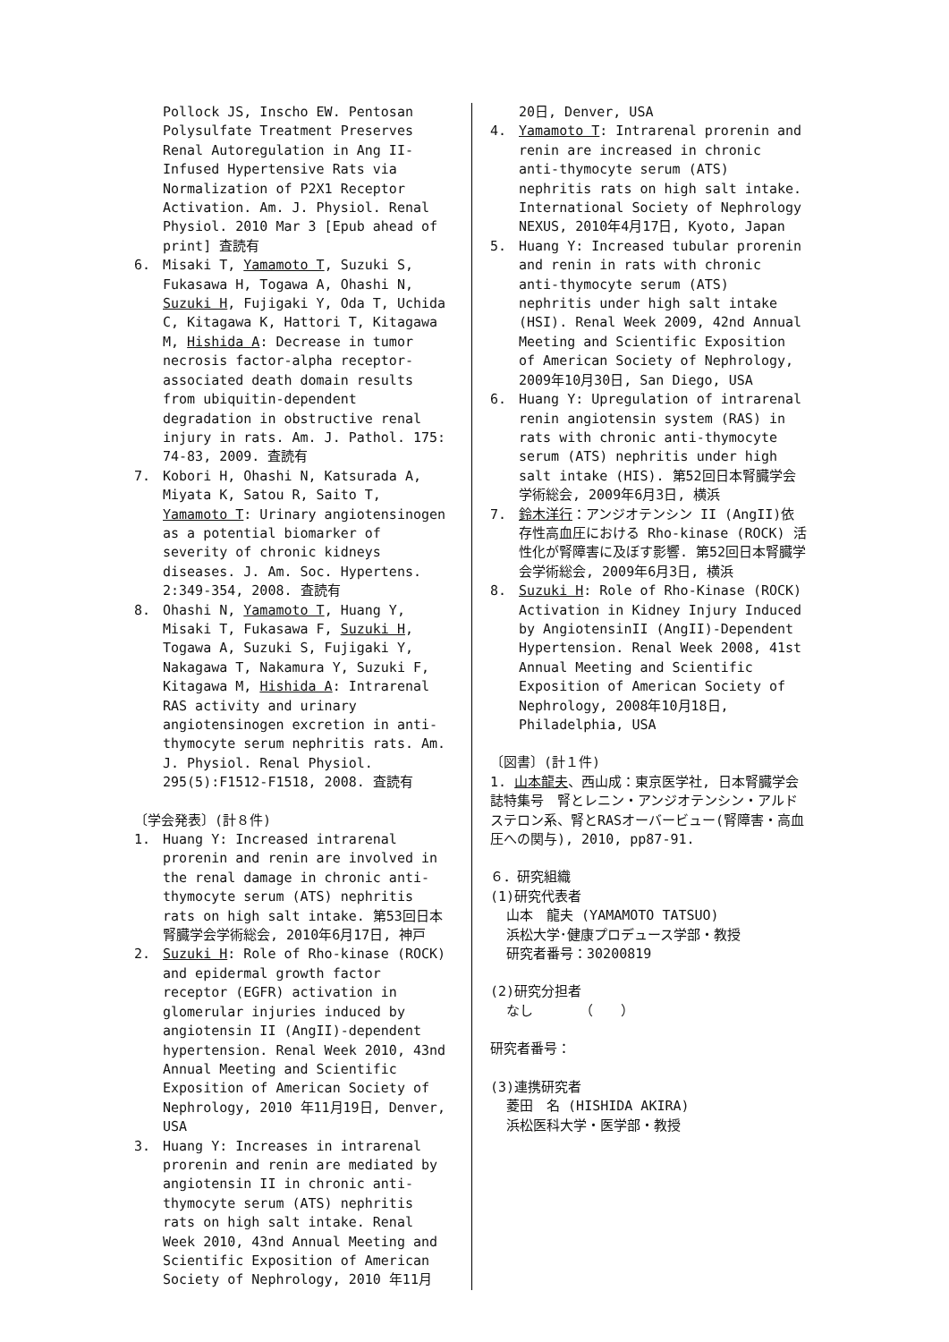Pollock JS, Inscho EW. Pentosan Polysulfate Treatment Preserves Renal Autoregulation in Ang II-Infused Hypertensive Rats via Normalization of P2X1 Receptor Activation. Am. J. Physiol. Renal Physiol. 2010 Mar 3 [Epub ahead of print] 査読有
6. Misaki T, Yamamoto T, Suzuki S, Fukasawa H, Togawa A, Ohashi N, Suzuki H, Fujigaki Y, Oda T, Uchida C, Kitagawa K, Hattori T, Kitagawa M, Hishida A: Decrease in tumor necrosis factor-alpha receptor-associated death domain results from ubiquitin-dependent degradation in obstructive renal injury in rats. Am. J. Pathol. 175: 74-83, 2009. 査読有
7. Kobori H, Ohashi N, Katsurada A, Miyata K, Satou R, Saito T, Yamamoto T: Urinary angiotensinogen as a potential biomarker of severity of chronic kidneys diseases. J. Am. Soc. Hypertens. 2:349-354, 2008. 査読有
8. Ohashi N, Yamamoto T, Huang Y, Misaki T, Fukasawa F, Suzuki H, Togawa A, Suzuki S, Fujigaki Y, Nakagawa T, Nakamura Y, Suzuki F, Kitagawa M, Hishida A: Intrarenal RAS activity and urinary angiotensinogen excretion in anti-thymocyte serum nephritis rats. Am. J. Physiol. Renal Physiol. 295(5):F1512-F1518, 2008. 査読有
〔学会発表〕(計８件)
1. Huang Y: Increased intrarenal prorenin and renin are involved in the renal damage in chronic anti-thymocyte serum (ATS) nephritis rats on high salt intake. 第53回日本腎臓学会学術総会, 2010年6月17日, 神戸
2. Suzuki H: Role of Rho-kinase (ROCK) and epidermal growth factor receptor (EGFR) activation in glomerular injuries induced by angiotensin II (AngII)-dependent hypertension. Renal Week 2010, 43nd Annual Meeting and Scientific Exposition of American Society of Nephrology, 2010 年11月19日, Denver, USA
3. Huang Y: Increases in intrarenal prorenin and renin are mediated by angiotensin II in chronic anti-thymocyte serum (ATS) nephritis rats on high salt intake. Renal Week 2010, 43nd Annual Meeting and Scientific Exposition of American Society of Nephrology, 2010 年11月
20日, Denver, USA
4. Yamamoto T: Intrarenal prorenin and renin are increased in chronic anti-thymocyte serum (ATS) nephritis rats on high salt intake. International Society of Nephrology NEXUS, 2010年4月17日, Kyoto, Japan
5. Huang Y: Increased tubular prorenin and renin in rats with chronic anti-thymocyte serum (ATS) nephritis under high salt intake (HSI). Renal Week 2009, 42nd Annual Meeting and Scientific Exposition of American Society of Nephrology, 2009年10月30日, San Diego, USA
6. Huang Y: Upregulation of intrarenal renin angiotensin system (RAS) in rats with chronic anti-thymocyte serum (ATS) nephritis under high salt intake (HIS). 第52回日本腎臓学会学術総会, 2009年6月3日, 横浜
7. 鈴木洋行：アンジオテンシン II (AngII)依存性高血圧における Rho-kinase (ROCK) 活性化が腎障害に及ぼす影響. 第52回日本腎臓学会学術総会, 2009年6月3日, 横浜
8. Suzuki H: Role of Rho-Kinase (ROCK) Activation in Kidney Injury Induced by AngiotensinII (AngII)-Dependent Hypertension. Renal Week 2008, 41st Annual Meeting and Scientific Exposition of American Society of Nephrology, 2008年10月18日, Philadelphia, USA
〔図書〕(計１件)
1. 山本龍夫、西山成：東京医学社, 日本腎臓学会誌特集号　腎とレニン・アンジオテンシン・アルドステロン系、腎とRASオーバービュー(腎障害・高血圧への関与), 2010, pp87-91.
６．研究組織
(1)研究代表者
山本　龍夫 (YAMAMOTO TATSUO)
浜松大学･健康プロデュース学部・教授
研究者番号：30200819
(2)研究分担者
なし　　　　（　　）
研究者番号：
(3)連携研究者
菱田　名 (HISHIDA AKIRA)
浜松医科大学・医学部・教授